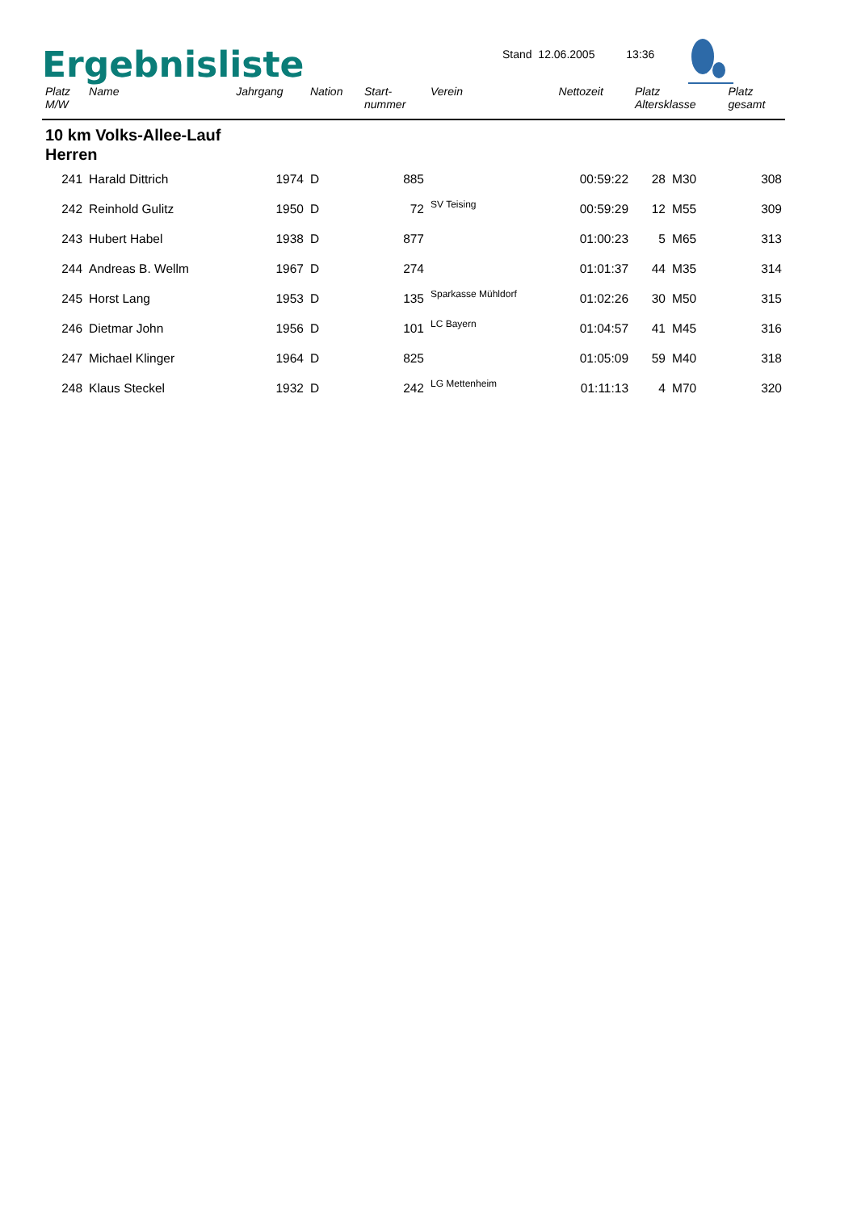Ergebnisliste
Stand 12.06.2005 13:36
| Platz M/W | Name | Jahrgang | Nation | Start- nummer | Verein | Nettozeit | Platz Altersklasse | | Platz gesamt |
| --- | --- | --- | --- | --- | --- | --- | --- | --- | --- |
| 10 km Volks-Allee-Lauf Herren | | | | | | | | | |
| 241 | Harald Dittrich | 1974 | D | 885 | | 00:59:22 | 28 | M30 | 308 |
| 242 | Reinhold Gulitz | 1950 | D | 72 | SV Teising | 00:59:29 | 12 | M55 | 309 |
| 243 | Hubert Habel | 1938 | D | 877 | | 01:00:23 | 5 | M65 | 313 |
| 244 | Andreas B. Wellm | 1967 | D | 274 | | 01:01:37 | 44 | M35 | 314 |
| 245 | Horst Lang | 1953 | D | 135 | Sparkasse Mühldorf | 01:02:26 | 30 | M50 | 315 |
| 246 | Dietmar John | 1956 | D | 101 | LC Bayern | 01:04:57 | 41 | M45 | 316 |
| 247 | Michael Klinger | 1964 | D | 825 | | 01:05:09 | 59 | M40 | 318 |
| 248 | Klaus Steckel | 1932 | D | 242 | LG Mettenheim | 01:11:13 | 4 | M70 | 320 |